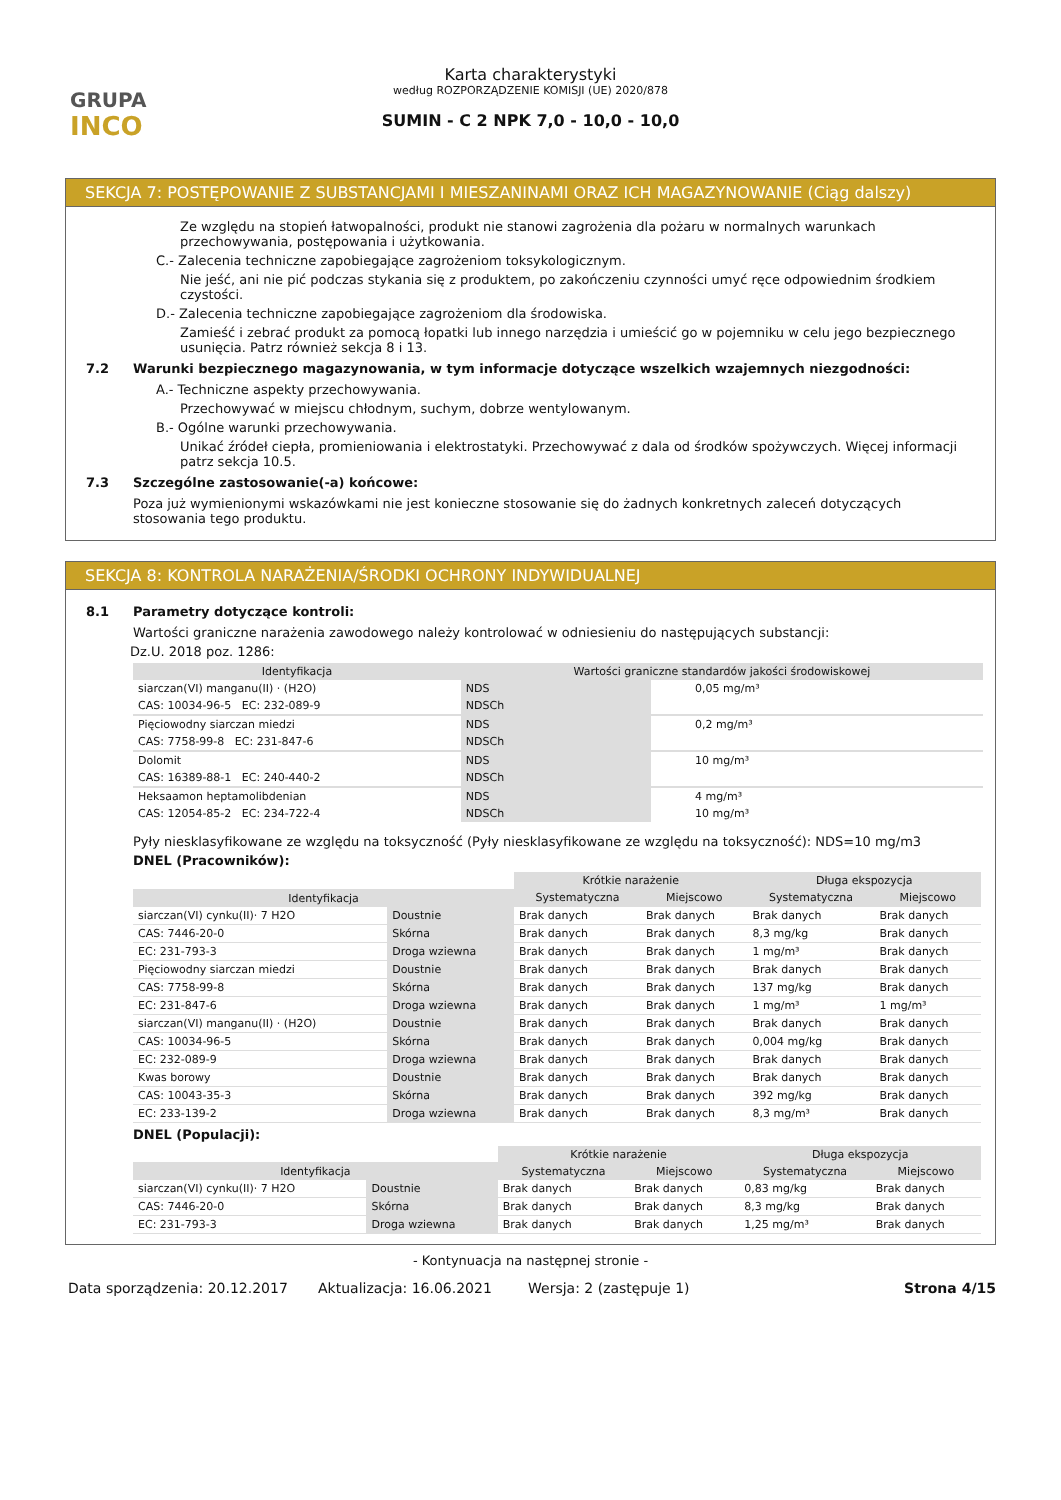GRUPA
INCO
Karta charakterystyki
według ROZPORZĄDZENIE KOMISJI (UE) 2020/878
SUMIN - C 2 NPK 7,0 - 10,0 - 10,0
SEKCJA 7: POSTĘPOWANIE Z SUBSTANCJAMI I MIESZANINAMI ORAZ ICH MAGAZYNOWANIE (Ciąg dalszy)
Ze względu na stopień łatwopalności, produkt nie stanowi zagrożenia dla pożaru w normalnych warunkach przechowywania, postępowania i użytkowania.
C.- Zalecenia techniczne zapobiegające zagrożeniom toksykologicznym.
Nie jeść, ani nie pić podczas stykania się z produktem, po zakończeniu czynności umyć ręce odpowiednim środkiem czystości.
D.- Zalecenia techniczne zapobiegające zagrożeniom dla środowiska.
Zamieść i zebrać produkt za pomocą łopatki lub innego narzędzia i umieścić go w pojemniku w celu jego bezpiecznego usunięcia. Patrz również sekcja 8 i 13.
7.2 Warunki bezpiecznego magazynowania, w tym informacje dotyczące wszelkich wzajemnych niezgodności:
A.- Techniczne aspekty przechowywania.
Przechowywać w miejscu chłodnym, suchym, dobrze wentylowanym.
B.- Ogólne warunki przechowywania.
Unikać źródeł ciepła, promieniowania i elektrostatyki. Przechowywać z dala od środków spożywczych. Więcej informacji patrz sekcja 10.5.
7.3 Szczególne zastosowanie(-a) końcowe:
Poza już wymienionymi wskazówkami nie jest konieczne stosowanie się do żadnych konkretnych zaleceń dotyczących stosowania tego produktu.
SEKCJA 8: KONTROLA NARAŻENIA/ŚRODKI OCHRONY INDYWIDUALNEJ
8.1 Parametry dotyczące kontroli:
Wartości graniczne narażenia zawodowego należy kontrolować w odniesieniu do następujących substancji:
Dz.U. 2018 poz. 1286:
| Identyfikacja | Wartości graniczne standardów jakości środowiskowej | | |
| --- | --- | --- | --- |
| siarczan(VI) manganu(II) · (H2O) | NDS | | 0,05 mg/m³ |
| CAS: 10034-96-5 EC: 232-089-9 | NDSCh | | |
| Pięciowodny siarczan miedzi | NDS | | 0,2 mg/m³ |
| CAS: 7758-99-8 EC: 231-847-6 | NDSCh | | |
| Dolomit | NDS | | 10 mg/m³ |
| CAS: 16389-88-1 EC: 240-440-2 | NDSCh | | |
| Heksaamon heptamolibdenian | NDS | | 4 mg/m³ |
| CAS: 12054-85-2 EC: 234-722-4 | NDSCh | | 10 mg/m³ |
Pyły niesklasyfikowane ze względu na toksyczność (Pyły niesklasyfikowane ze względu na toksyczność): NDS=10 mg/m3
DNEL (Pracowników):
| | | Krótkie narażenie | | Długa ekspozycja | |
| Identyfikacja | | Systematyczna | Miejscowo | Systematyczna | Miejscowo |
| siarczan(VI) cynku(II)· 7 H2O | Doustnie | Brak danych | Brak danych | Brak danych | Brak danych |
| CAS: 7446-20-0 | Skórna | Brak danych | Brak danych | 8,3 mg/kg | Brak danych |
| EC: 231-793-3 | Droga wziewna | Brak danych | Brak danych | 1 mg/m³ | Brak danych |
| Pięciowodny siarczan miedzi | Doustnie | Brak danych | Brak danych | Brak danych | Brak danych |
| CAS: 7758-99-8 | Skórna | Brak danych | Brak danych | 137 mg/kg | Brak danych |
| EC: 231-847-6 | Droga wziewna | Brak danych | Brak danych | 1 mg/m³ | 1 mg/m³ |
| siarczan(VI) manganu(II) · (H2O) | Doustnie | Brak danych | Brak danych | Brak danych | Brak danych |
| CAS: 10034-96-5 | Skórna | Brak danych | Brak danych | 0,004 mg/kg | Brak danych |
| EC: 232-089-9 | Droga wziewna | Brak danych | Brak danych | Brak danych | Brak danych |
| Kwas borowy | Doustnie | Brak danych | Brak danych | Brak danych | Brak danych |
| CAS: 10043-35-3 | Skórna | Brak danych | Brak danych | 392 mg/kg | Brak danych |
| EC: 233-139-2 | Droga wziewna | Brak danych | Brak danych | 8,3 mg/m³ | Brak danych |
DNEL (Populacji):
| | | Krótkie narażenie | | Długa ekspozycja | |
| Identyfikacja | | Systematyczna | Miejscowo | Systematyczna | Miejscowo |
| siarczan(VI) cynku(II)· 7 H2O | Doustnie | Brak danych | Brak danych | 0,83 mg/kg | Brak danych |
| CAS: 7446-20-0 | Skórna | Brak danych | Brak danych | 8,3 mg/kg | Brak danych |
| EC: 231-793-3 | Droga wziewna | Brak danych | Brak danych | 1,25 mg/m³ | Brak danych |
- Kontynuacja na następnej stronie -
Data sporządzenia: 20.12.2017 Aktualizacja: 16.06.2021 Wersja: 2 (zastępuje 1) Strona 4/15